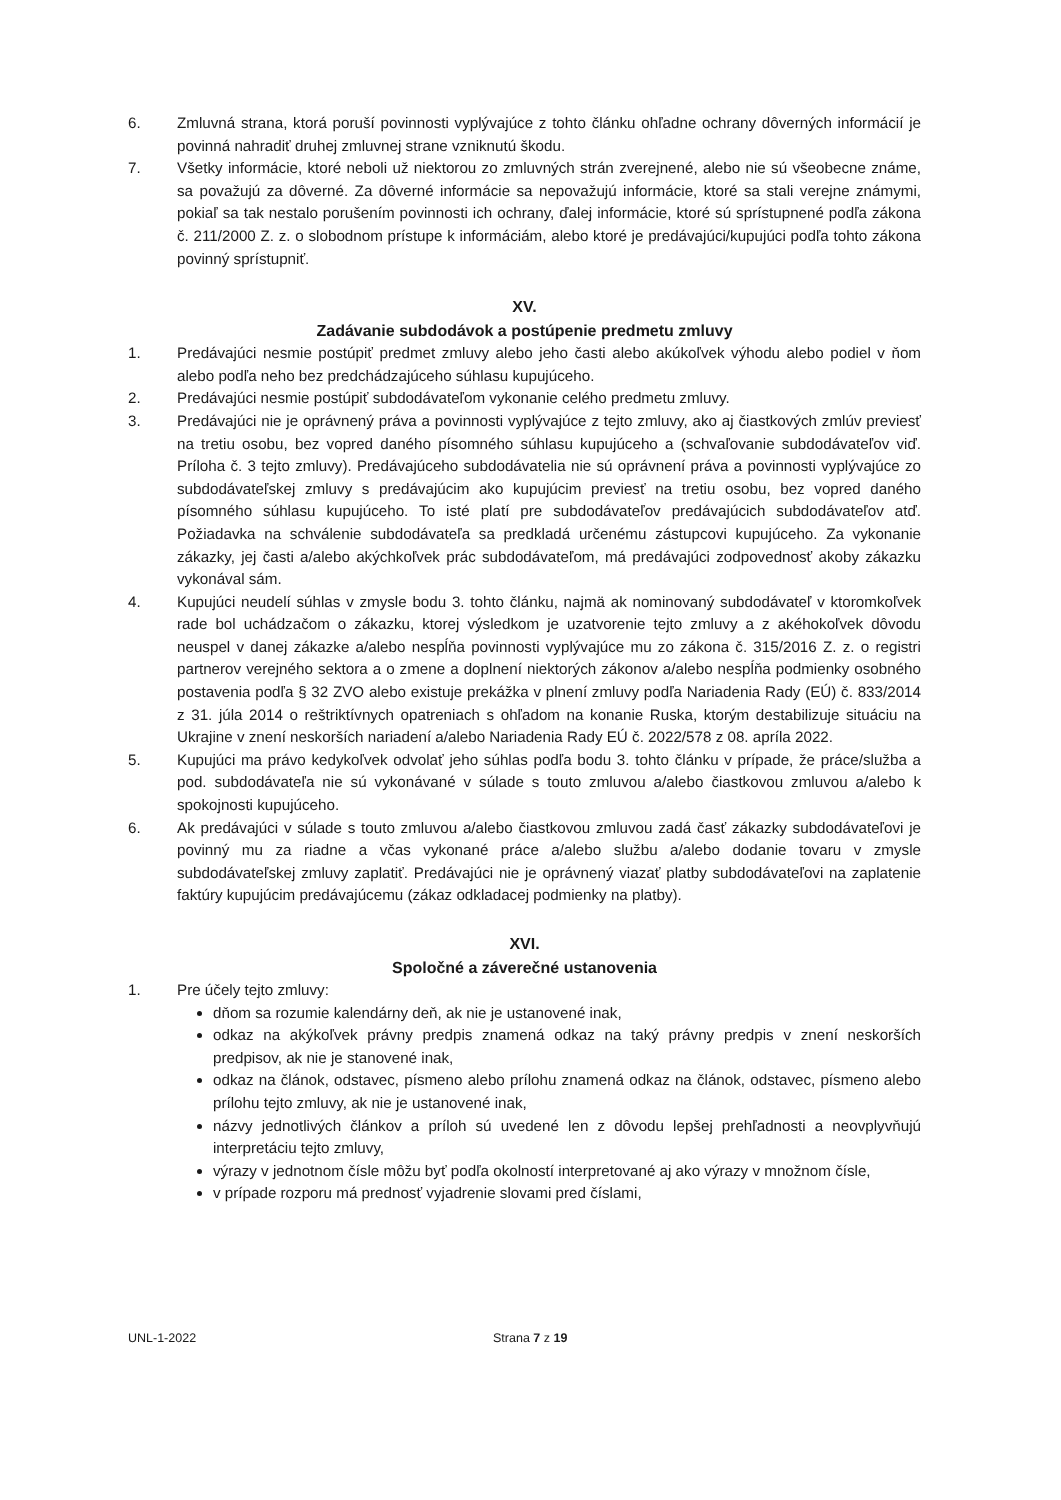6. Zmluvná strana, ktorá poruší povinnosti vyplývajúce z tohto článku ohľadne ochrany dôverných informácií je povinná nahradiť druhej zmluvnej strane vzniknutú škodu.
7. Všetky informácie, ktoré neboli už niektorou zo zmluvných strán zverejnené, alebo nie sú všeobecne známe, sa považujú za dôverné. Za dôverné informácie sa nepovažujú informácie, ktoré sa stali verejne známymi, pokiaľ sa tak nestalo porušením povinnosti ich ochrany, ďalej informácie, ktoré sú sprístupnené podľa zákona č. 211/2000 Z. z. o slobodnom prístupe k informáciám, alebo ktoré je predávajúci/kupujúci podľa tohto zákona povinný sprístupniť.
XV.
Zadávanie subdodávok a postúpenie predmetu zmluvy
1. Predávajúci nesmie postúpiť predmet zmluvy alebo jeho časti alebo akúkoľvek výhodu alebo podiel v ňom alebo podľa neho bez predchádzajúceho súhlasu kupujúceho.
2. Predávajúci nesmie postúpiť subdodávateľom vykonanie celého predmetu zmluvy.
3. Predávajúci nie je oprávnený práva a povinnosti vyplývajúce z tejto zmluvy, ako aj čiastkových zmlúv previesť na tretiu osobu, bez vopred daného písomného súhlasu kupujúceho a (schvaľovanie subdodávateľov viď. Príloha č. 3 tejto zmluvy). Predávajúceho subdodávatelia nie sú oprávnení práva a povinnosti vyplývajúce zo subdodávateľskej zmluvy s predávajúcim ako kupujúcim previesť na tretiu osobu, bez vopred daného písomného súhlasu kupujúceho. To isté platí pre subdodávateľov predávajúcich subdodávateľov atď. Požiadavka na schválenie subdodávateľa sa predkladá určenému zástupcovi kupujúceho. Za vykonanie zákazky, jej časti a/alebo akýchkoľvek prác subdodávateľom, má predávajúci zodpovednosť akoby zákazku vykonával sám.
4. Kupujúci neudelí súhlas v zmysle bodu 3. tohto článku, najmä ak nominovaný subdodávateľ v ktoromkoľvek rade bol uchádzačom o zákazku, ktorej výsledkom je uzatvorenie tejto zmluvy a z akéhokoľvek dôvodu neuspel v danej zákazke a/alebo nespĺňa povinnosti vyplývajúce mu zo zákona č. 315/2016 Z. z. o registri partnerov verejného sektora a o zmene a doplnení niektorých zákonov a/alebo nespĺňa podmienky osobného postavenia podľa § 32 ZVO alebo existuje prekážka v plnení zmluvy podľa Nariadenia Rady (EÚ) č. 833/2014 z 31. júla 2014 o reštriktívnych opatreniach s ohľadom na konanie Ruska, ktorým destabilizuje situáciu na Ukrajine v znení neskorších nariadení a/alebo Nariadenia Rady EÚ č. 2022/578 z 08. apríla 2022.
5. Kupujúci ma právo kedykoľvek odvolať jeho súhlas podľa bodu 3. tohto článku v prípade, že práce/služba a pod. subdodávateľa nie sú vykonávané v súlade s touto zmluvou a/alebo čiastkovou zmluvou a/alebo k spokojnosti kupujúceho.
6. Ak predávajúci v súlade s touto zmluvou a/alebo čiastkovou zmluvou zadá časť zákazky subdodávateľovi je povinný mu za riadne a včas vykonané práce a/alebo službu a/alebo dodanie tovaru v zmysle subdodávateľskej zmluvy zaplatiť. Predávajúci nie je oprávnený viazať platby subdodávateľovi na zaplatenie faktúry kupujúcim predávajúcemu (zákaz odkladacej podmienky na platby).
XVI.
Spoločné a záverečné ustanovenia
1. Pre účely tejto zmluvy:
dňom sa rozumie kalendárny deň, ak nie je ustanovené inak,
odkaz na akýkoľvek právny predpis znamená odkaz na taký právny predpis v znení neskorších predpisov, ak nie je stanovené inak,
odkaz na článok, odstavec, písmeno alebo prílohu znamená odkaz na článok, odstavec, písmeno alebo prílohu tejto zmluvy, ak nie je ustanovené inak,
názvy jednotlivých článkov a príloh sú uvedené len z dôvodu lepšej prehľadnosti a neovplyvňujú interpretáciu tejto zmluvy,
výrazy v jednotnom čísle môžu byť podľa okolností interpretované aj ako výrazy v množnom čísle,
v prípade rozporu má prednosť vyjadrenie slovami pred číslami,
UNL-1-2022 Strana 7 z 19